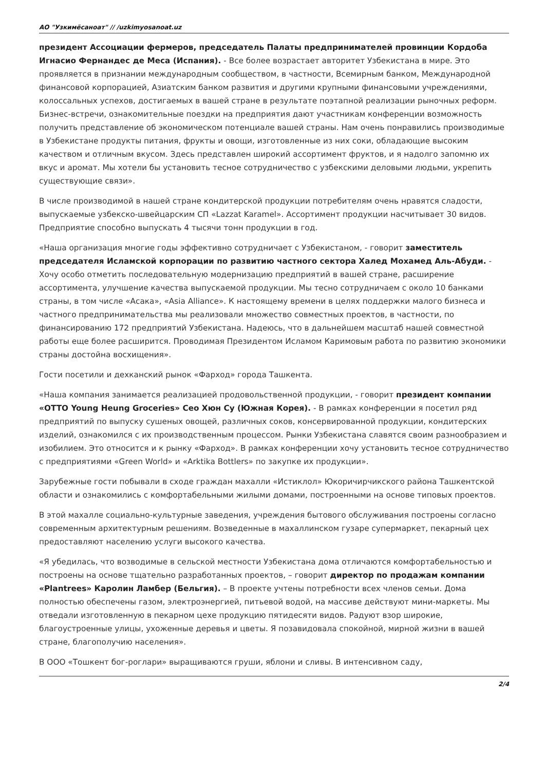АО "Узкимёсаноат" // /uzkimyosanoat.uz
президент Ассоциации фермеров, председатель Палаты предпринимателей провинции Кордоба Игнасио Фернандес де Меса (Испания). - Все более возрастает авторитет Узбекистана в мире. Это проявляется в признании международным сообществом, в частности, Всемирным банком, Международной финансовой корпорацией, Азиатским банком развития и другими крупными финансовыми учреждениями, колоссальных успехов, достигаемых в вашей стране в результате поэтапной реализации рыночных реформ. Бизнес-встречи, ознакомительные поездки на предприятия дают участникам конференции возможность получить представление об экономическом потенциале вашей страны. Нам очень понравились производимые в Узбекистане продукты питания, фрукты и овощи, изготовленные из них соки, обладающие высоким качеством и отличным вкусом. Здесь представлен широкий ассортимент фруктов, и я надолго запомню их вкус и аромат. Мы хотели бы установить тесное сотрудничество с узбекскими деловыми людьми, укрепить существующие связи».
В числе производимой в нашей стране кондитерской продукции потребителям очень нравятся сладости, выпускаемые узбекско-швейцарским СП «Lazzat Karamel». Ассортимент продукции насчитывает 30 видов. Предприятие способно выпускать 4 тысячи тонн продукции в год.
«Наша организация многие годы эффективно сотрудничает с Узбекистаном, - говорит заместитель председателя Исламской корпорации по развитию частного сектора Халед Мохамед Аль-Абуди. - Хочу особо отметить последовательную модернизацию предприятий в вашей стране, расширение ассортимента, улучшение качества выпускаемой продукции. Мы тесно сотрудничаем с около 10 банками страны, в том числе «Асака», «Asia Alliance». К настоящему времени в целях поддержки малого бизнеса и частного предпринимательства мы реализовали множество совместных проектов, в частности, по финансированию 172 предприятий Узбекистана. Надеюсь, что в дальнейшем масштаб нашей совместной работы еще более расширится. Проводимая Президентом Исламом Каримовым работа по развитию экономики страны достойна восхищения».
Гости посетили и дехканский рынок «Фарход» города Ташкента.
«Наша компания занимается реализацией продовольственной продукции, - говорит президент компании «OTTO Young Heung Groceries» Сео Хюн Су (Южная Корея). - В рамках конференции я посетил ряд предприятий по выпуску сушеных овощей, различных соков, консервированной продукции, кондитерских изделий, ознакомился с их производственным процессом. Рынки Узбекистана славятся своим разнообразием и изобилием. Это относится и к рынку «Фарход». В рамках конференции хочу установить тесное сотрудничество с предприятиями «Green World» и «Arktika Bottlers» по закупке их продукции».
Зарубежные гости побывали в сходе граждан махалли «Истиклол» Юкоричирчикского района Ташкентской области и ознакомились с комфортабельными жилыми домами, построенными на основе типовых проектов.
В этой махалле социально-культурные заведения, учреждения бытового обслуживания построены согласно современным архитектурным решениям. Возведенные в махаллинском гузаре супермаркет, пекарный цех предоставляют населению услуги высокого качества.
«Я убедилась, что возводимые в сельской местности Узбекистана дома отличаются комфортабельностью и построены на основе тщательно разработанных проектов, – говорит директор по продажам компании «Plantrees» Каролин Ламбер (Бельгия). – В проекте учтены потребности всех членов семьи. Дома полностью обеспечены газом, электроэнергией, питьевой водой, на массиве действуют мини-маркеты. Мы отведали изготовленную в пекарном цехе продукцию пятидесяти видов. Радуют взор широкие, благоустроенные улицы, ухоженные деревья и цветы. Я позавидовала спокойной, мирной жизни в вашей стране, благополучию населения».
В ООО «Тошкент бог-роглари» выращиваются груши, яблони и сливы. В интенсивном саду,
2/4